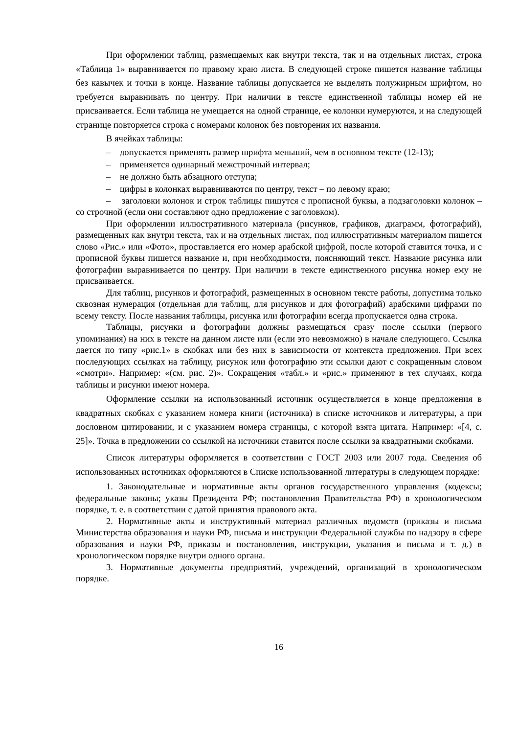При оформлении таблиц, размещаемых как внутри текста, так и на отдельных листах, строка «Таблица 1» выравнивается по правому краю листа. В следующей строке пишется название таблицы без кавычек и точки в конце. Название таблицы допускается не выделять полужирным шрифтом, но требуется выравнивать по центру. При наличии в тексте единственной таблицы номер ей не присваивается. Если таблица не умещается на одной странице, ее колонки нумеруются, и на следующей странице повторяется строка с номерами колонок без повторения их названия.
В ячейках таблицы:
– допускается применять размер шрифта меньший, чем в основном тексте (12-13);
– применяется одинарный межстрочный интервал;
– не должно быть абзацного отступа;
– цифры в колонках выравниваются по центру, текст – по левому краю;
– заголовки колонок и строк таблицы пишутся с прописной буквы, а подзаголовки колонок – со строчной (если они составляют одно предложение с заголовком).
При оформлении иллюстративного материала (рисунков, графиков, диаграмм, фотографий), размещенных как внутри текста, так и на отдельных листах, под иллюстративным материалом пишется слово «Рис.» или «Фото», проставляется его номер арабской цифрой, после которой ставится точка, и с прописной буквы пишется название и, при необходимости, поясняющий текст. Название рисунка или фотографии выравнивается по центру. При наличии в тексте единственного рисунка номер ему не присваивается.
Для таблиц, рисунков и фотографий, размещенных в основном тексте работы, допустима только сквозная нумерация (отдельная для таблиц, для рисунков и для фотографий) арабскими цифрами по всему тексту. После названия таблицы, рисунка или фотографии всегда пропускается одна строка.
Таблицы, рисунки и фотографии должны размещаться сразу после ссылки (первого упоминания) на них в тексте на данном листе или (если это невозможно) в начале следующего. Ссылка дается по типу «рис.1» в скобках или без них в зависимости от контекста предложения. При всех последующих ссылках на таблицу, рисунок или фотографию эти ссылки дают с сокращенным словом «смотри». Например: «(см. рис. 2)». Сокращения «табл.» и «рис.» применяют в тех случаях, когда таблицы и рисунки имеют номера.
Оформление ссылки на использованный источник осуществляется в конце предложения в квадратных скобках с указанием номера книги (источника) в списке источников и литературы, а при дословном цитировании, и с указанием номера страницы, с которой взята цитата. Например: «[4, с. 25]». Точка в предложении со ссылкой на источники ставится после ссылки за квадратными скобками.
Список литературы оформляется в соответствии с ГОСТ 2003 или 2007 года. Сведения об использованных источниках оформляются в Списке использованной литературы в следующем порядке:
1. Законодательные и нормативные акты органов государственного управления (кодексы; федеральные законы; указы Президента РФ; постановления Правительства РФ) в хронологическом порядке, т. е. в соответствии с датой принятия правового акта.
2. Нормативные акты и инструктивный материал различных ведомств (приказы и письма Министерства образования и науки РФ, письма и инструкции Федеральной службы по надзору в сфере образования и науки РФ, приказы и постановления, инструкции, указания и письма и т. д.) в хронологическом порядке внутри одного органа.
3. Нормативные документы предприятий, учреждений, организаций в хронологическом порядке.
16